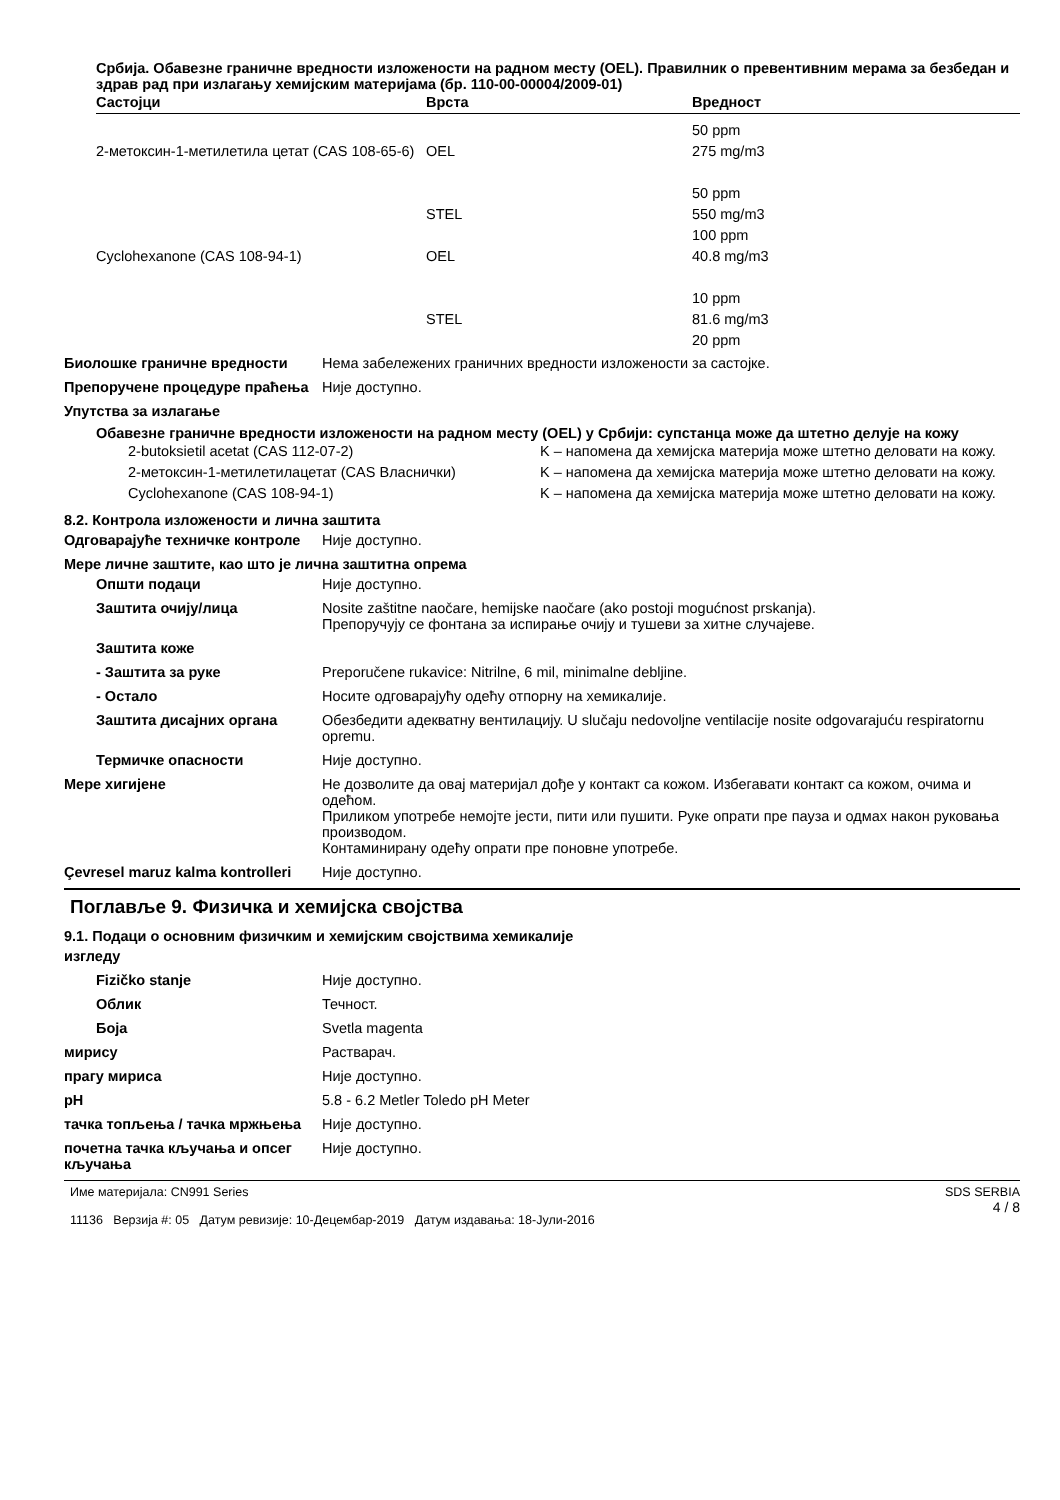Србија. Обавезне граничне вредности изложености на радном месту (OEL). Правилник о превентивним мерама за безбедан и здрав рад при излагању хемијским материјама (бр. 110-00-00004/2009-01)
| Састојци | Врста | Вредност |
| --- | --- | --- |
| 2-метоксин-1-метилетила цетат (CAS 108-65-6) | OEL | 50 ppm 275 mg/m3 50 ppm |
| | STEL | 550 mg/m3 100 ppm |
| Cyclohexanone (CAS 108-94-1) | OEL | 40.8 mg/m3 10 ppm |
| | STEL | 81.6 mg/m3 20 ppm |
Биолошке граничне вредности Нема забележених граничних вредности изложености за састојке.
Препоручене процедуре праћења Није доступно.
Упутства за излагање
Обавезне граничне вредности изложености на радном месту (OEL) у Србији: супстанца може да штетно делује на кожу
| 2-butoksietil acetat (CAS 112-07-2) | K – напомена да хемијска материја може штетно деловати на кожу. |
| 2-метоксин-1-метилетилацетат (CAS Власнички) | K – напомена да хемијска материја може штетно деловати на кожу. |
| Cyclohexanone (CAS 108-94-1) | K – напомена да хемијска материја може штетно деловати на кожу. |
8.2. Контрола изложености и лична заштита
Одговарајуће техничке контроле
Није доступно.
Мере личне заштите, као што је лична заштитна опрема
Општи подаци Није доступно.
Заштита очију/лица Nosite zaštitne naočare, hemijske naočare (ako postoji mogućnost prskanja).
Препоручују се фонтана за испирање очију и тушеви за хитне случајеве.
Заштита коже
- Заштита за руке Preporučene rukavice: Nitrilne, 6 mil, minimalne debljine.
- Остало Носите одговарајућу одећу отпорну на хемикалије.
Заштита дисајних органа Обезбедити адекватну вентилацију. U slučaju nedovoljne ventilacije nosite odgovarajuću respiratornu opremu.
Термичке опасности Није доступно.
Мере хигијене Не дозволите да овај материјал дође у контакт са кожом. Избегавати контакт са кожом, очима и одећом.
Приликом употребе немојте јести, пити или пушити. Руке опрати пре пауза и одмах након руковања производом.
Контаминирану одећу опрати пре поновне употребе.
Çevresel maruz kalma kontrolleri
Није доступно.
Поглавље 9. Физичка и хемијска својства
9.1. Подаци о основним физичким и хемијским својствима хемикалије
изгледу
Fizičko stanje Није доступно.
Облик Течност.
Боја Svetla magenta
мирису Растварач.
прагу мириса Није доступно.
pH 5.8 - 6.2 Metler Toledo pH Meter
тачка топљења / тачка мржњења Није доступно.
почетна тачка кључања и опсег кључања
Није доступно.
Име материјала: CN991 Series
11136 Верзија #: 05 Датум ревизије: 10-Децембар-2019 Датум издавања: 18-Јули-2016
SDS SERBIA
4 / 8